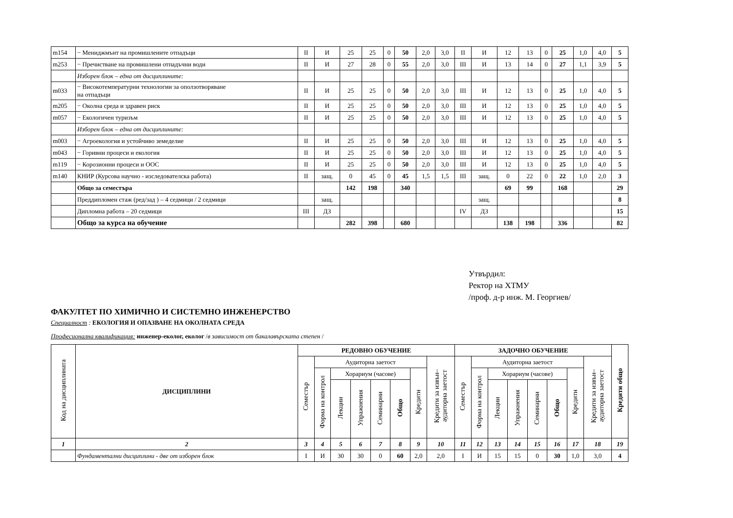| m154 | − Мениджмънт на промишлените отпадъци | II | И | 25 | 25 | 0 | 50 | 2,0 | 3,0 | II | И | 12 | 13 | 0 | 25 | 1,0 | 4,0 | 5 |
| m253 | − Пречистване на промишлени отпадъчни води | II | И | 27 | 28 | 0 | 55 | 2,0 | 3,0 | III | И | 13 | 14 | 0 | 27 | 1,1 | 3,9 | 5 |
| | Изборен блок – една от дисциплините: | | | | | | | | | | | | | | | | | |
| m033 | − Високотемпературни технологии за оползотворяване на отпадъци | II | И | 25 | 25 | 0 | 50 | 2,0 | 3,0 | III | И | 12 | 13 | 0 | 25 | 1,0 | 4,0 | 5 |
| m205 | − Околна среда и здравен риск | II | И | 25 | 25 | 0 | 50 | 2,0 | 3,0 | III | И | 12 | 13 | 0 | 25 | 1,0 | 4,0 | 5 |
| m057 | − Екологичен туризъм | II | И | 25 | 25 | 0 | 50 | 2,0 | 3,0 | III | И | 12 | 13 | 0 | 25 | 1,0 | 4,0 | 5 |
| | Изборен блок – една от дисциплините: | | | | | | | | | | | | | | | | | |
| m003 | − Агроекология и устойчиво земеделие | II | И | 25 | 25 | 0 | 50 | 2,0 | 3,0 | III | И | 12 | 13 | 0 | 25 | 1,0 | 4,0 | 5 |
| m043 | − Горивни процеси и екология | II | И | 25 | 25 | 0 | 50 | 2,0 | 3,0 | III | И | 12 | 13 | 0 | 25 | 1,0 | 4,0 | 5 |
| m119 | − Корозионни процеси и ООС | II | И | 25 | 25 | 0 | 50 | 2,0 | 3,0 | III | И | 12 | 13 | 0 | 25 | 1,0 | 4,0 | 5 |
| m140 | КНИР (Курсова научно - изследователска работа) | II | защ. | 0 | 45 | 0 | 45 | 1,5 | 1,5 | III | защ. | 0 | 22 | 0 | 22 | 1,0 | 2,0 | 3 |
| | Общо за семестъра | | | 142 | 198 | | 340 | | | | | 69 | 99 | | 168 | | | 29 |
| | Преддипломен стаж (ред/зад ) – 4 седмици / 2 седмици | | защ. | | | | | | | | защ. | | | | | | | 8 |
| | Дипломна работа – 20 седмици | III | ДЗ | | | | | | | IV | ДЗ | | | | | | | 15 |
| | Общо за курса на обучение | | | 282 | 398 | | 680 | | | | | 138 | 198 | | 336 | | | 82 |
Утвърдил:
Ректор на ХТМУ
/проф. д-р инж. М. Георгиев/
ФАКУЛТЕТ ПО ХИМИЧНО И СИСТЕМНО ИНЖЕНЕРСТВО
Специалност : ЕКОЛОГИЯ И ОПАЗВАНЕ НА ОКОЛНАТА СРЕДА
Професионална квалификация: инженер-еколог, еколог /в зависимост от бакалавърската степен /
| Код на дисциплината | ДИСЦИПЛИНИ | РЕДОВНО ОБУЧЕНИЕ | | | | | | | | ЗАДОЧНО ОБУЧЕНИЕ | | | | | | | | Кредити общо |
| --- | --- | --- | --- | --- | --- | --- | --- | --- | --- | --- | --- | --- | --- | --- | --- | --- | --- | --- |
| | | Семестър | Аудиторна заетост | | | | | | Кредити за извън– аудиторна заетост | Семестър | Аудиторна заетост | | | | | | Кредити за извън– аудиторна заетост | |
| | | | Форма на контрол | Хорариум (часове) | | | | Кредити | | | Форма на контрол | Хорариум (часове) | | | | Кредити | | |
| | | | | Лекции | Упражнения | Семинарни | Общо | | | | | Лекции | Упражнения | Семинарни | Общо | | | |
| 1 | 2 | 3 | 4 | 5 | 6 | 7 | 8 | 9 | 10 | 11 | 12 | 13 | 14 | 15 | 16 | 17 | 18 | 19 |
| | Фундаментални дисциплини - две от изборен блок | I | И | 30 | 30 | 0 | 60 | 2,0 | 2,0 | I | И | 15 | 15 | 0 | 30 | 1,0 | 3,0 | 4 |